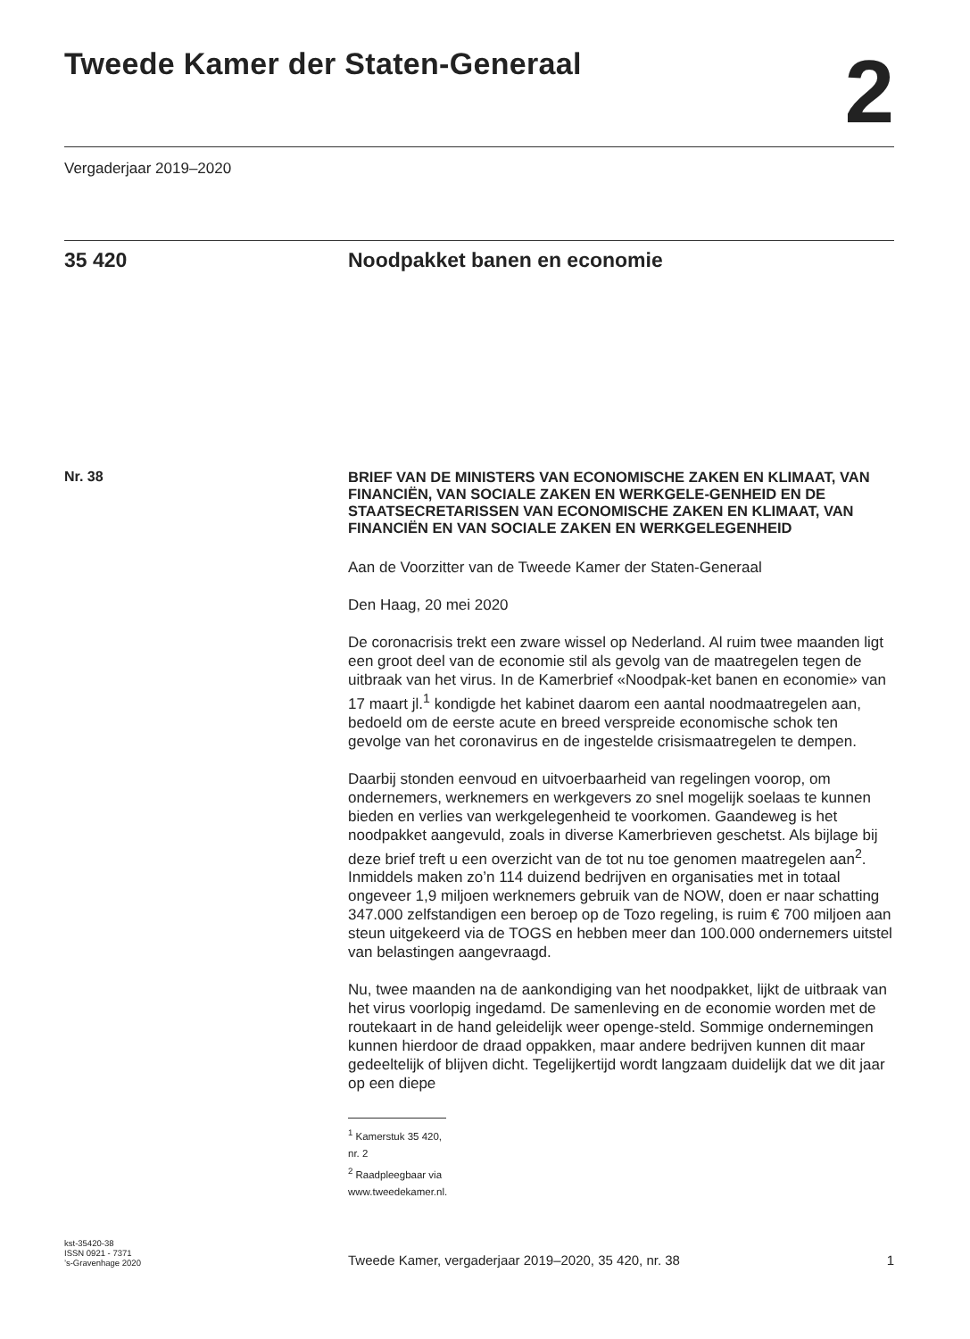Tweede Kamer der Staten-Generaal
2
Vergaderjaar 2019–2020
35 420 Noodpakket banen en economie
Nr. 38
BRIEF VAN DE MINISTERS VAN ECONOMISCHE ZAKEN EN KLIMAAT, VAN FINANCIËN, VAN SOCIALE ZAKEN EN WERKGELE-GENHEID EN DE STAATSECRETARISSEN VAN ECONOMISCHE ZAKEN EN KLIMAAT, VAN FINANCIËN EN VAN SOCIALE ZAKEN EN WERKGELEGENHEID
Aan de Voorzitter van de Tweede Kamer der Staten-Generaal
Den Haag, 20 mei 2020
De coronacrisis trekt een zware wissel op Nederland. Al ruim twee maanden ligt een groot deel van de economie stil als gevolg van de maatregelen tegen de uitbraak van het virus. In de Kamerbrief «Noodpak-ket banen en economie» van 17 maart jl.<sup>1</sup> kondigde het kabinet daarom een aantal noodmaatregelen aan, bedoeld om de eerste acute en breed verspreide economische schok ten gevolge van het coronavirus en de ingestelde crisismaatregelen te dempen.
Daarbij stonden eenvoud en uitvoerbaarheid van regelingen voorop, om ondernemers, werknemers en werkgevers zo snel mogelijk soelaas te kunnen bieden en verlies van werkgelegenheid te voorkomen. Gaandeweg is het noodpakket aangevuld, zoals in diverse Kamerbrieven geschetst. Als bijlage bij deze brief treft u een overzicht van de tot nu toe genomen maatregelen aan<sup>2</sup>. Inmiddels maken zo’n 114 duizend bedrijven en organisaties met in totaal ongeveer 1,9 miljoen werknemers gebruik van de NOW, doen er naar schatting 347.000 zelfstandigen een beroep op de Tozo regeling, is ruim € 700 miljoen aan steun uitgekeerd via de TOGS en hebben meer dan 100.000 ondernemers uitstel van belastingen aangevraagd.
Nu, twee maanden na de aankondiging van het noodpakket, lijkt de uitbraak van het virus voorlopig ingedamd. De samenleving en de economie worden met de routekaart in de hand geleidelijk weer openge-steld. Sommige ondernemingen kunnen hierdoor de draad oppakken, maar andere bedrijven kunnen dit maar gedeeltelijk of blijven dicht. Tegelijkertijd wordt langzaam duidelijk dat we dit jaar op een diepe
<sup>1</sup> Kamerstuk 35 420, nr. 2
<sup>2</sup> Raadpleegbaar via www.tweedekamer.nl.
kst-35420-38
ISSN 0921 - 7371
’s-Gravenhage 2020
Tweede Kamer, vergaderjaar 2019–2020, 35 420, nr. 38 1